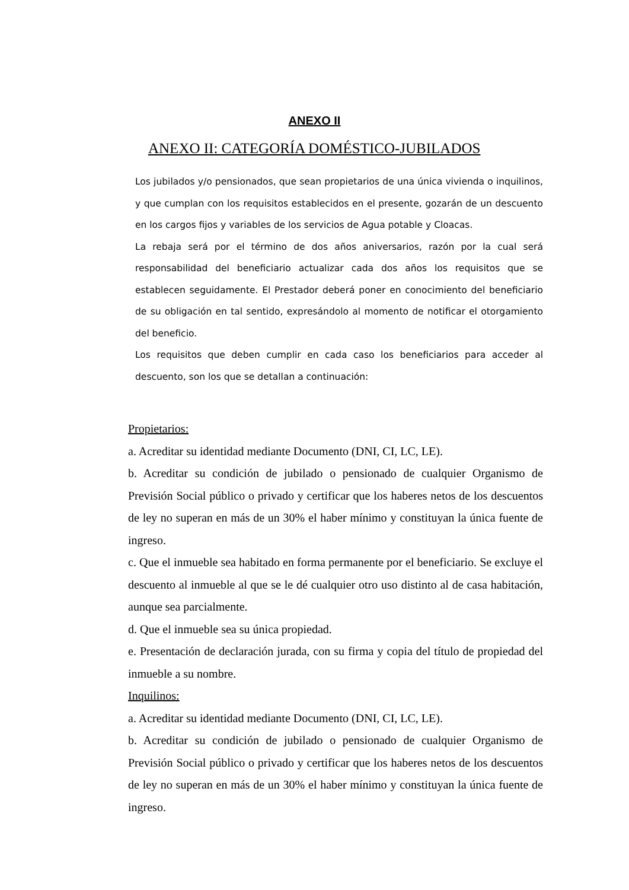ANEXO II
ANEXO II: CATEGORÍA DOMÉSTICO-JUBILADOS
Los jubilados y/o pensionados, que sean propietarios de una única vivienda o inquilinos, y que cumplan con los requisitos establecidos en el presente, gozarán de un descuento en los cargos fijos y variables de los servicios de Agua potable y Cloacas.
La rebaja será por el término de dos años aniversarios, razón por la cual será responsabilidad del beneficiario actualizar cada dos años los requisitos que se establecen seguidamente. El Prestador deberá poner en conocimiento del beneficiario de su obligación en tal sentido, expresándolo al momento de notificar el otorgamiento del beneficio.
Los requisitos que deben cumplir en cada caso los beneficiarios para acceder al descuento, son los que se detallan a continuación:
Propietarios:
a. Acreditar su identidad mediante Documento (DNI, CI, LC, LE).
b. Acreditar su condición de jubilado o pensionado de cualquier Organismo de Previsión Social público o privado y certificar que los haberes netos de los descuentos de ley no superan en más de un 30% el haber mínimo y constituyan la única fuente de ingreso.
c. Que el inmueble sea habitado en forma permanente por el beneficiario. Se excluye el descuento al inmueble al que se le dé cualquier otro uso distinto al de casa habitación, aunque sea parcialmente.
d. Que el inmueble sea su única propiedad.
e. Presentación de declaración jurada, con su firma y copia del título de propiedad del inmueble a su nombre.
Inquilinos:
a. Acreditar su identidad mediante Documento (DNI, CI, LC, LE).
b. Acreditar su condición de jubilado o pensionado de cualquier Organismo de Previsión Social público o privado y certificar que los haberes netos de los descuentos de ley no superan en más de un 30% el haber mínimo y constituyan la única fuente de ingreso.